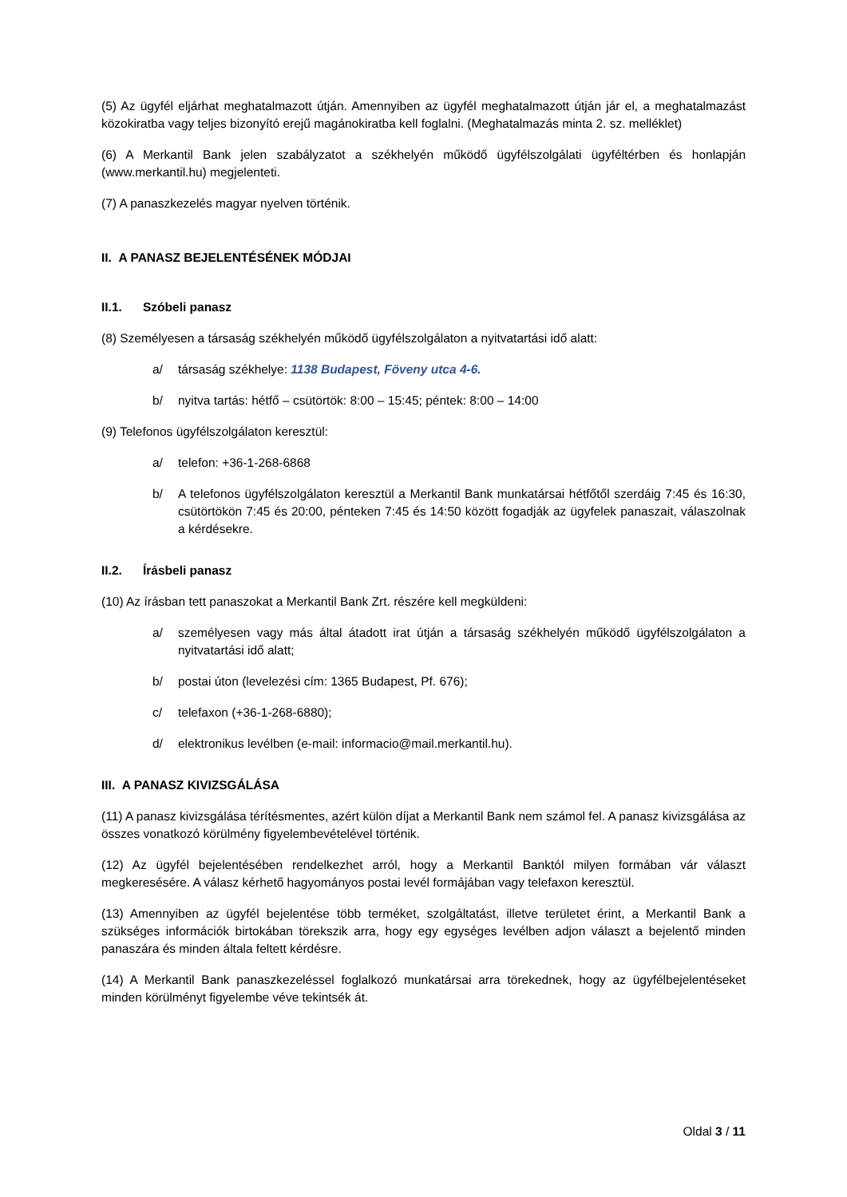(5) Az ügyfél eljárhat meghatalmazott útján. Amennyiben az ügyfél meghatalmazott útján jár el, a meghatalmazást közokiratba vagy teljes bizonyító erejű magánokiratba kell foglalni. (Meghatalmazás minta 2. sz. melléklet)
(6) A Merkantil Bank jelen szabályzatot a székhelyén működő ügyfélszolgálati ügyféltérben és honlapján (www.merkantil.hu) megjelenteti.
(7) A panaszkezelés magyar nyelven történik.
II. A PANASZ BEJELENTÉSÉNEK MÓDJAI
II.1. Szóbeli panasz
(8) Személyesen a társaság székhelyén működő ügyfélszolgálaton a nyitvatartási idő alatt:
a/ társaság székhelye: 1138 Budapest, Föveny utca 4-6.
b/ nyitva tartás: hétfő – csütörtök: 8:00 – 15:45; péntek: 8:00 – 14:00
(9) Telefonos ügyfélszolgálaton keresztül:
a/ telefon: +36-1-268-6868
b/ A telefonos ügyfélszolgálaton keresztül a Merkantil Bank munkatársai hétfőtől szerdáig 7:45 és 16:30, csütörtökön 7:45 és 20:00, pénteken 7:45 és 14:50 között fogadják az ügyfelek panaszait, válaszolnak a kérdésekre.
II.2. Írásbeli panasz
(10) Az írásban tett panaszokat a Merkantil Bank Zrt. részére kell megküldeni:
a/ személyesen vagy más által átadott irat útján a társaság székhelyén működő ügyfélszolgálaton a nyitvatartási idő alatt;
b/ postai úton (levelezési cím: 1365 Budapest, Pf. 676);
c/ telefaxon (+36-1-268-6880);
d/ elektronikus levélben (e-mail: informacio@mail.merkantil.hu).
III. A PANASZ KIVIZSGÁLÁSA
(11) A panasz kivizsgálása térítésmentes, azért külön díjat a Merkantil Bank nem számol fel. A panasz kivizsgálása az összes vonatkozó körülmény figyelembevételével történik.
(12) Az ügyfél bejelentésében rendelkezhet arról, hogy a Merkantil Banktól milyen formában vár választ megkeresésére. A válasz kérhető hagyományos postai levél formájában vagy telefaxon keresztül.
(13) Amennyiben az ügyfél bejelentése több terméket, szolgáltatást, illetve területet érint, a Merkantil Bank a szükséges információk birtokában törekszik arra, hogy egy egységes levélben adjon választ a bejelentő minden panaszára és minden általa feltett kérdésre.
(14) A Merkantil Bank panaszkezeléssel foglalkozó munkatársai arra törekednek, hogy az ügyfélbejelentéseket minden körülményt figyelembe véve tekintsék át.
Oldal 3 / 11